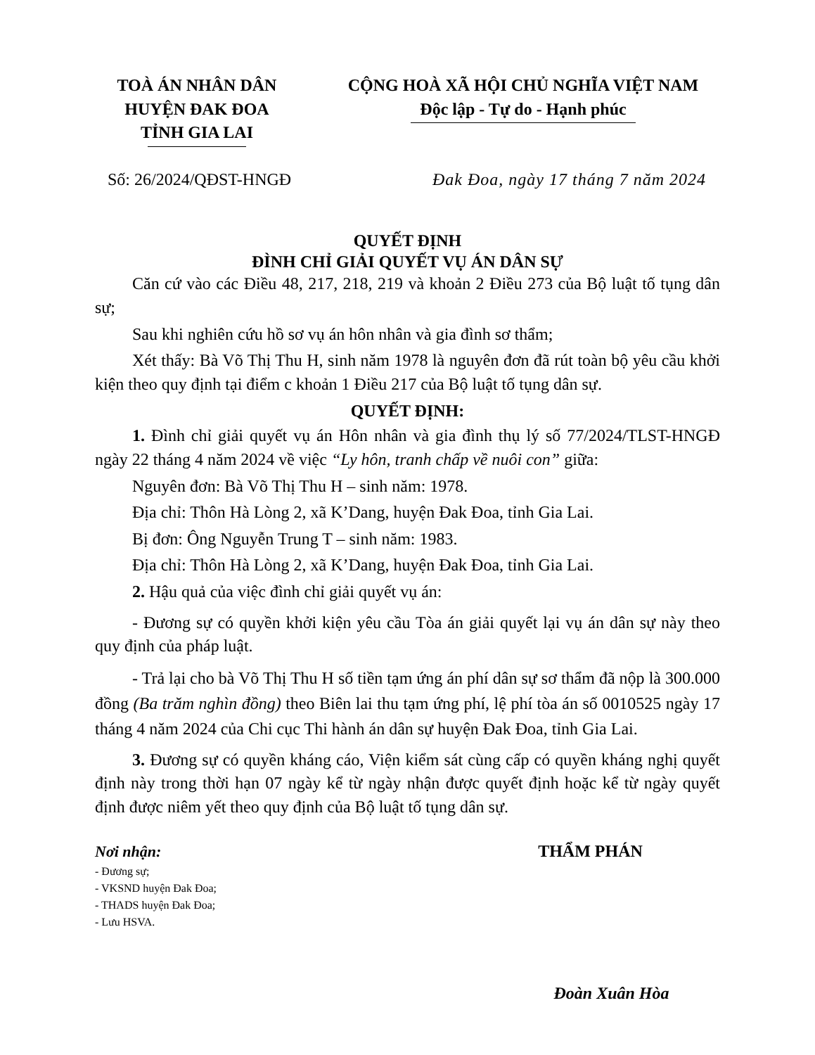TOÀ ÁN NHÂN DÂN
HUYỆN ĐAK ĐOA
TỈNH GIA LAI
CỘNG HOÀ XÃ HỘI CHỦ NGHĨA VIỆT NAM
Độc lập - Tự do - Hạnh phúc
Số: 26/2024/QĐST-HNGĐ Đak Đoa, ngày 17 tháng 7 năm 2024
QUYẾT ĐỊNH
ĐÌNH CHỈ GIẢI QUYẾT VỤ ÁN DÂN SỰ
Căn cứ vào các Điều 48, 217, 218, 219 và khoản 2 Điều 273 của Bộ luật tố tụng dân sự;
Sau khi nghiên cứu hồ sơ vụ án hôn nhân và gia đình sơ thẩm;
Xét thấy: Bà Võ Thị Thu H, sinh năm 1978 là nguyên đơn đã rút toàn bộ yêu cầu khởi kiện theo quy định tại điểm c khoản 1 Điều 217 của Bộ luật tố tụng dân sự.
QUYẾT ĐỊNH:
1. Đình chỉ giải quyết vụ án Hôn nhân và gia đình thụ lý số 77/2024/TLST-HNGĐ ngày 22 tháng 4 năm 2024 về việc “Ly hôn, tranh chấp về nuôi con” giữa:
Nguyên đơn: Bà Võ Thị Thu H – sinh năm: 1978.
Địa chỉ: Thôn Hà Lòng 2, xã K’Dang, huyện Đak Đoa, tỉnh Gia Lai.
Bị đơn: Ông Nguyễn Trung T – sinh năm: 1983.
Địa chỉ: Thôn Hà Lòng 2, xã K’Dang, huyện Đak Đoa, tỉnh Gia Lai.
2. Hậu quả của việc đình chỉ giải quyết vụ án:
- Đương sự có quyền khởi kiện yêu cầu Tòa án giải quyết lại vụ án dân sự này theo quy định của pháp luật.
- Trả lại cho bà Võ Thị Thu H số tiền tạm ứng án phí dân sự sơ thẩm đã nộp là 300.000 đồng (Ba trăm nghìn đồng) theo Biên lai thu tạm ứng phí, lệ phí tòa án số 0010525 ngày 17 tháng 4 năm 2024 của Chi cục Thi hành án dân sự huyện Đak Đoa, tỉnh Gia Lai.
3. Đương sự có quyền kháng cáo, Viện kiểm sát cùng cấp có quyền kháng nghị quyết định này trong thời hạn 07 ngày kể từ ngày nhận được quyết định hoặc kể từ ngày quyết định được niêm yết theo quy định của Bộ luật tố tụng dân sự.
Nơi nhận:
- Đương sự;
- VKSND huyện Đak Đoa;
- THADS huyện Đak Đoa;
- Lưu HSVA.
THẨM PHÁN
Đoàn Xuân Hòa